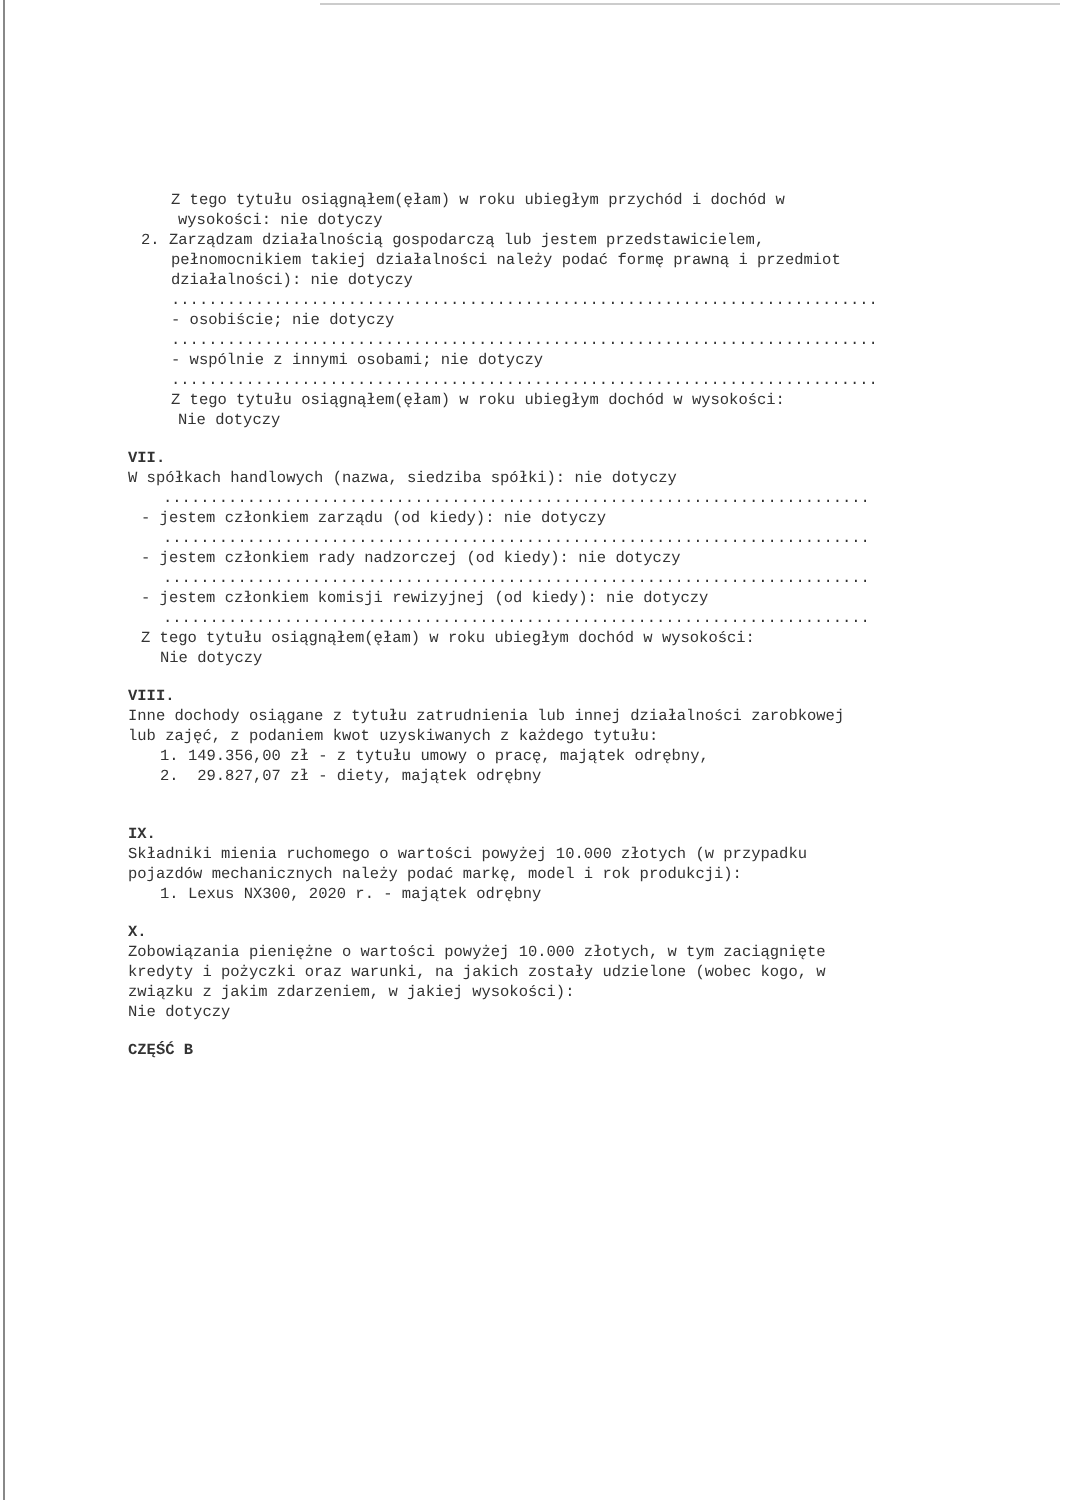Z tego tytułu osiągnąłem(ęłam) w roku ubiegłym przychód i dochód w
wysokości: nie dotyczy
2. Zarządzam działalnością gospodarczą lub jestem przedstawicielem,
pełnomocnikiem takiej działalności należy podać formę prawną i przedmiot
działalności): nie dotyczy
............................................................................
- osobiście; nie dotyczy
............................................................................
- wspólnie z innymi osobami; nie dotyczy
............................................................................
Z tego tytułu osiągnąłem(ęłam) w roku ubiegłym dochód w wysokości:
Nie dotyczy
VII.
W spółkach handlowych (nazwa, siedziba spółki): nie dotyczy
............................................................................
- jestem członkiem zarządu (od kiedy): nie dotyczy
............................................................................
- jestem członkiem rady nadzorczej (od kiedy): nie dotyczy
............................................................................
- jestem członkiem komisji rewizyjnej (od kiedy): nie dotyczy
............................................................................
Z tego tytułu osiągnąłem(ęłam) w roku ubiegłym dochód w wysokości:
Nie dotyczy
VIII.
Inne dochody osiągane z tytułu zatrudnienia lub innej działalności zarobkowej
lub zajęć, z podaniem kwot uzyskiwanych z każdego tytułu:
1. 149.356,00 zł - z tytułu umowy o pracę, majątek odrębny,
2. 29.827,07 zł - diety, majątek odrębny
IX.
Składniki mienia ruchomego o wartości powyżej 10.000 złotych (w przypadku
pojazdów mechanicznych należy podać markę, model i rok produkcji):
1. Lexus NX300, 2020 r. - majątek odrębny
X.
Zobowiązania pieniężne o wartości powyżej 10.000 złotych, w tym zaciągnięte
kredyty i pożyczki oraz warunki, na jakich zostały udzielone (wobec kogo, w
związku z jakim zdarzeniem, w jakiej wysokości):
Nie dotyczy
CZĘŚĆ B